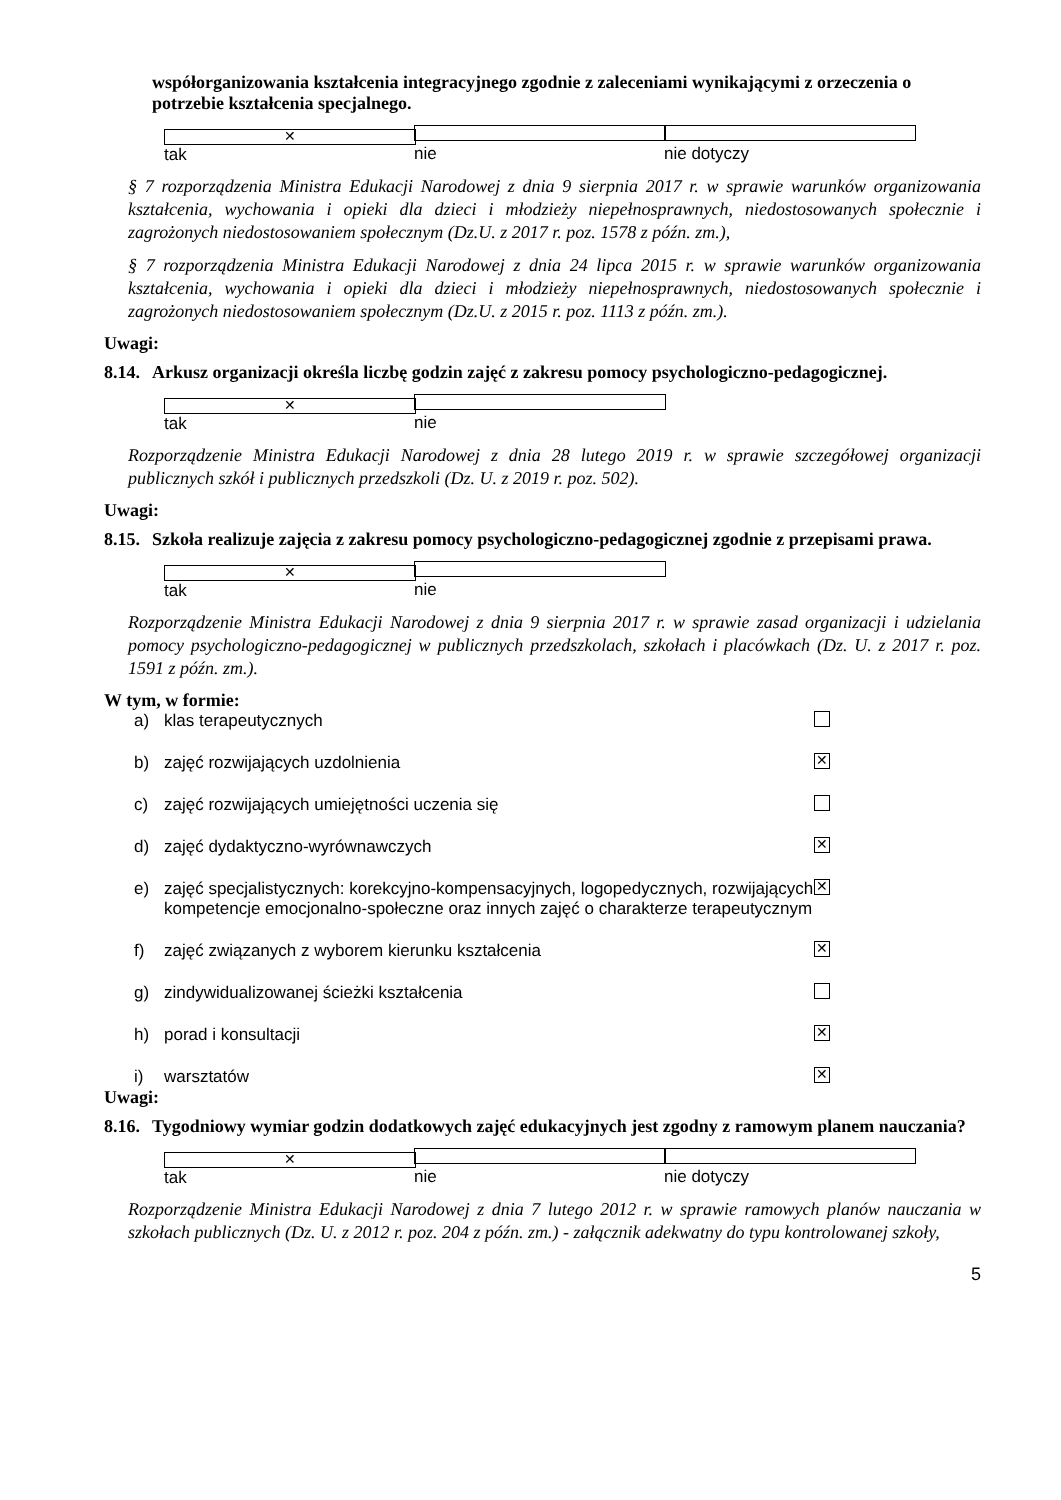współorganizowania kształcenia integracyjnego zgodnie z zaleceniami wynikającymi z orzeczenia o potrzebie kształcenia specjalnego.
✕ tak nie nie dotyczy
§ 7 rozporządzenia Ministra Edukacji Narodowej z dnia 9 sierpnia 2017 r. w sprawie warunków organizowania kształcenia, wychowania i opieki dla dzieci i młodzieży niepełnosprawnych, niedostosowanych społecznie i zagrożonych niedostosowaniem społecznym (Dz.U. z 2017 r. poz. 1578 z późn. zm.),
§ 7 rozporządzenia Ministra Edukacji Narodowej z dnia 24 lipca 2015 r. w sprawie warunków organizowania kształcenia, wychowania i opieki dla dzieci i młodzieży niepełnosprawnych, niedostosowanych społecznie i zagrożonych niedostosowaniem społecznym (Dz.U. z 2015 r. poz. 1113 z późn. zm.).
Uwagi:
8.14. Arkusz organizacji określa liczbę godzin zajęć z zakresu pomocy psychologiczno-pedagogicznej.
✕ tak nie
Rozporządzenie Ministra Edukacji Narodowej z dnia 28 lutego 2019 r. w sprawie szczegółowej organizacji publicznych szkół i publicznych przedszkoli (Dz. U. z 2019 r. poz. 502).
Uwagi:
8.15. Szkoła realizuje zajęcia z zakresu pomocy psychologiczno-pedagogicznej zgodnie z przepisami prawa.
✕ tak nie
Rozporządzenie Ministra Edukacji Narodowej z dnia 9 sierpnia 2017 r. w sprawie zasad organizacji i udzielania pomocy psychologiczno-pedagogicznej w publicznych przedszkolach, szkołach i placówkach (Dz. U. z 2017 r. poz. 1591 z późn. zm.).
W tym, w formie:
a) klas terapeutycznych
b) zajęć rozwijających uzdolnienia ✕
c) zajęć rozwijających umiejętności uczenia się
d) zajęć dydaktyczno-wyrównawczych ✕
e) zajęć specjalistycznych: korekcyjno-kompensacyjnych, logopedycznych, rozwijających kompetencje emocjonalno-społeczne oraz innych zajęć o charakterze terapeutycznym ✕
f) zajęć związanych z wyborem kierunku kształcenia ✕
g) zindywidualizowanej ścieżki kształcenia
h) porad i konsultacji ✕
i) warsztatów ✕
Uwagi:
8.16. Tygodniowy wymiar godzin dodatkowych zajęć edukacyjnych jest zgodny z ramowym planem nauczania?
✕ tak nie nie dotyczy
Rozporządzenie Ministra Edukacji Narodowej z dnia 7 lutego 2012 r. w sprawie ramowych planów nauczania w szkołach publicznych (Dz. U. z 2012 r. poz. 204 z późn. zm.) - załącznik adekwatny do typu kontrolowanej szkoły,
5